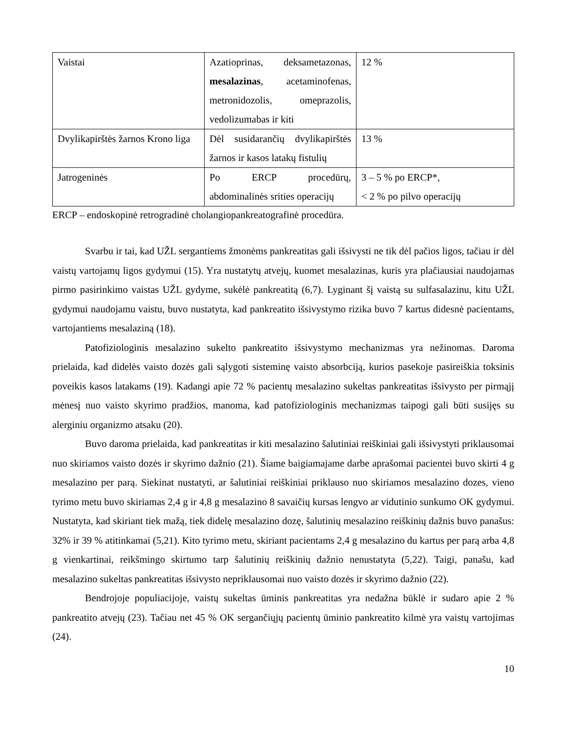| Vaistai | Azatioprinas, deksametazonas, mesalazinas , acetaminofenas, metronidozolis, omeprazolis, vedolizumabas ir kiti | 12 % |
| Dvylikapirštės žarnos Krono liga | Dėl susidarančių dvylikapirštės žarnos ir kasos latakų fistulių | 13 % |
| Jatrogeninės | Po ERCP procedūrų, abdominalinės srities operacijų | 3 – 5 % po ERCP*, < 2 % po pilvo operacijų |
ERCP – endoskopinė retrogradinė cholangiopankreatografinė procedūra.
Svarbu ir tai, kad UŽL sergantiems žmonėms pankreatitas gali išsivysti ne tik dėl pačios ligos, tačiau ir dėl vaistų vartojamų ligos gydymui (15). Yra nustatytų atvejų, kuomet mesalazinas, kuris yra plačiausiai naudojamas pirmo pasirinkimo vaistas UŽL gydyme, sukėlė pankreatitą (6,7). Lyginant šį vaistą su sulfasalazinu, kitu UŽL gydymui naudojamu vaistu, buvo nustatyta, kad pankreatito išsivystymo rizika buvo 7 kartus didesnė pacientams, vartojantiems mesalaziną (18).
Patofiziologinis mesalazino sukelto pankreatito išsivystymo mechanizmas yra nežinomas. Daroma prielaida, kad didelės vaisto dozės gali sąlygoti sisteminę vaisto absorbciją, kurios pasekoje pasireiškia toksinis poveikis kasos latakams (19). Kadangi apie 72 % pacientų mesalazino sukeltas pankreatitas išsivysto per pirmąjį mėnesį nuo vaisto skyrimo pradžios, manoma, kad patofiziologinis mechanizmas taipogi gali būti susijęs su alerginiu organizmo atsaku (20).
Buvo daroma prielaida, kad pankreatitas ir kiti mesalazino šalutiniai reiškiniai gali išsivystyti priklausomai nuo skiriamos vaisto dozės ir skyrimo dažnio (21). Šiame baigiamajame darbe aprašomai pacientei buvo skirti 4 g mesalazino per parą. Siekinat nustatyti, ar šalutiniai reiškiniai priklauso nuo skiriamos mesalazino dozes, vieno tyrimo metu buvo skiriamas 2,4 g ir 4,8 g mesalazino 8 savaičių kursas lengvo ar vidutinio sunkumo OK gydymui. Nustatyta, kad skiriant tiek mažą, tiek didelę mesalazino dozę, šalutinių mesalazino reiškinių dažnis buvo panašus: 32% ir 39 % atitinkamai (5,21). Kito tyrimo metu, skiriant pacientams 2,4 g mesalazino du kartus per parą arba 4,8 g vienkartinai, reikšmingo skirtumo tarp šalutinių reiškinių dažnio nenustatyta (5,22). Taigi, panašu, kad mesalazino sukeltas pankreatitas išsivysto nepriklausomai nuo vaisto dozės ir skyrimo dažnio (22).
Bendrojoje populiacijoje, vaistų sukeltas ūminis pankreatitas yra nedažna būklė ir sudaro apie 2 % pankreatito atvejų (23). Tačiau net 45 % OK sergančiųjų pacientų ūminio pankreatito kilmė yra vaistų vartojimas (24).
10